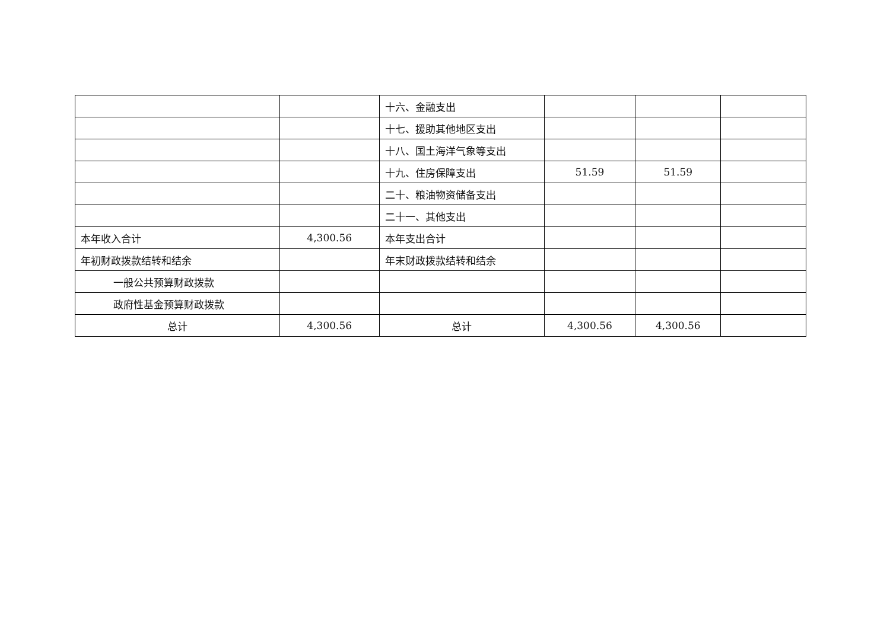| | | 十六、金融支出 | | | |
| | | 十七、援助其他地区支出 | | | |
| | | 十八、国土海洋气象等支出 | | | |
| | | 十九、住房保障支出 | 51.59 | 51.59 | |
| | | 二十、粮油物资储备支出 | | | |
| | | 二十一、其他支出 | | | |
| 本年收入合计 | 4,300.56 | 本年支出合计 | | | |
| 年初财政拨款结转和结余 | | 年末财政拨款结转和结余 | | | |
| 一般公共预算财政拨款 | | | | | |
| 政府性基金预算财政拨款 | | | | | |
| 总计 | 4,300.56 | 总计 | 4,300.56 | 4,300.56 | |